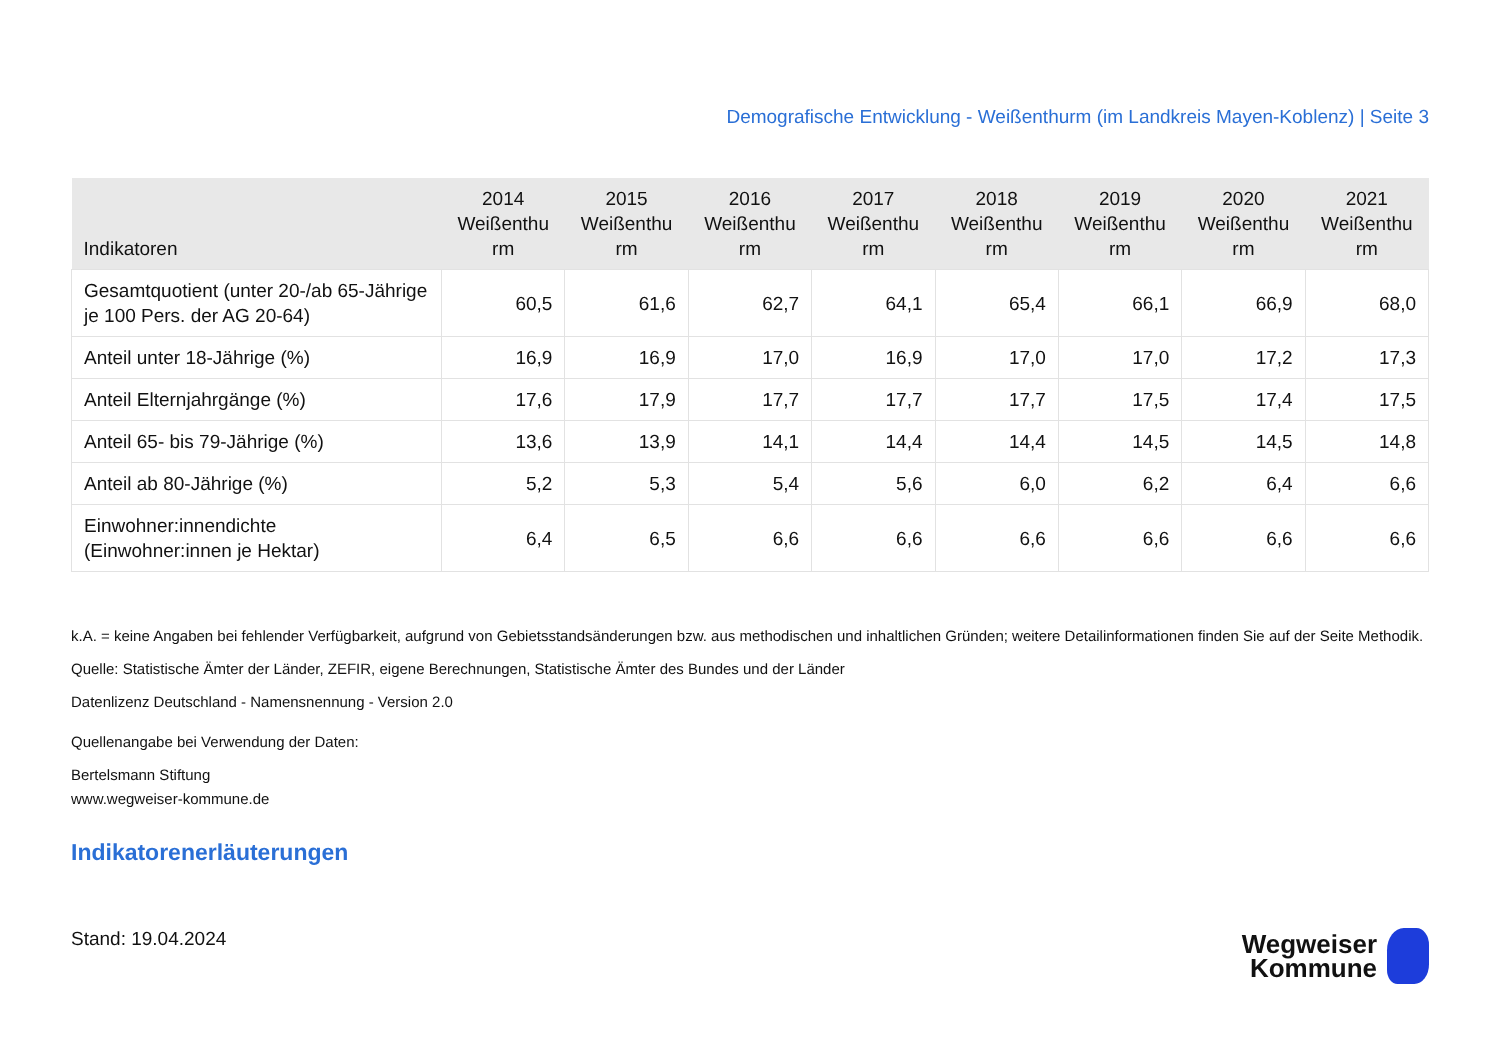Demografische Entwicklung - Weißenthurm (im Landkreis Mayen-Koblenz) | Seite 3
| Indikatoren | 2014 Weißenthu rm | 2015 Weißenthu rm | 2016 Weißenthu rm | 2017 Weißenthu rm | 2018 Weißenthu rm | 2019 Weißenthu rm | 2020 Weißenthu rm | 2021 Weißenthu rm |
| --- | --- | --- | --- | --- | --- | --- | --- | --- |
| Gesamtquotient (unter 20-/ab 65-Jährige je 100 Pers. der AG 20-64) | 60,5 | 61,6 | 62,7 | 64,1 | 65,4 | 66,1 | 66,9 | 68,0 |
| Anteil unter 18-Jährige (%) | 16,9 | 16,9 | 17,0 | 16,9 | 17,0 | 17,0 | 17,2 | 17,3 |
| Anteil Elternjahrgänge (%) | 17,6 | 17,9 | 17,7 | 17,7 | 17,7 | 17,5 | 17,4 | 17,5 |
| Anteil 65- bis 79-Jährige (%) | 13,6 | 13,9 | 14,1 | 14,4 | 14,4 | 14,5 | 14,5 | 14,8 |
| Anteil ab 80-Jährige (%) | 5,2 | 5,3 | 5,4 | 5,6 | 6,0 | 6,2 | 6,4 | 6,6 |
| Einwohner:innendichte (Einwohner:innen je Hektar) | 6,4 | 6,5 | 6,6 | 6,6 | 6,6 | 6,6 | 6,6 | 6,6 |
k.A. = keine Angaben bei fehlender Verfügbarkeit, aufgrund von Gebietsstandsänderungen bzw. aus methodischen und inhaltlichen Gründen; weitere Detailinformationen finden Sie auf der Seite Methodik.
Quelle: Statistische Ämter der Länder, ZEFIR, eigene Berechnungen, Statistische Ämter des Bundes und der Länder
Datenlizenz Deutschland - Namensnennung - Version 2.0
Quellenangabe bei Verwendung der Daten:
Bertelsmann Stiftung
www.wegweiser-kommune.de
Indikatorenerläuterungen
Stand: 19.04.2024
Wegweiser
Kommune